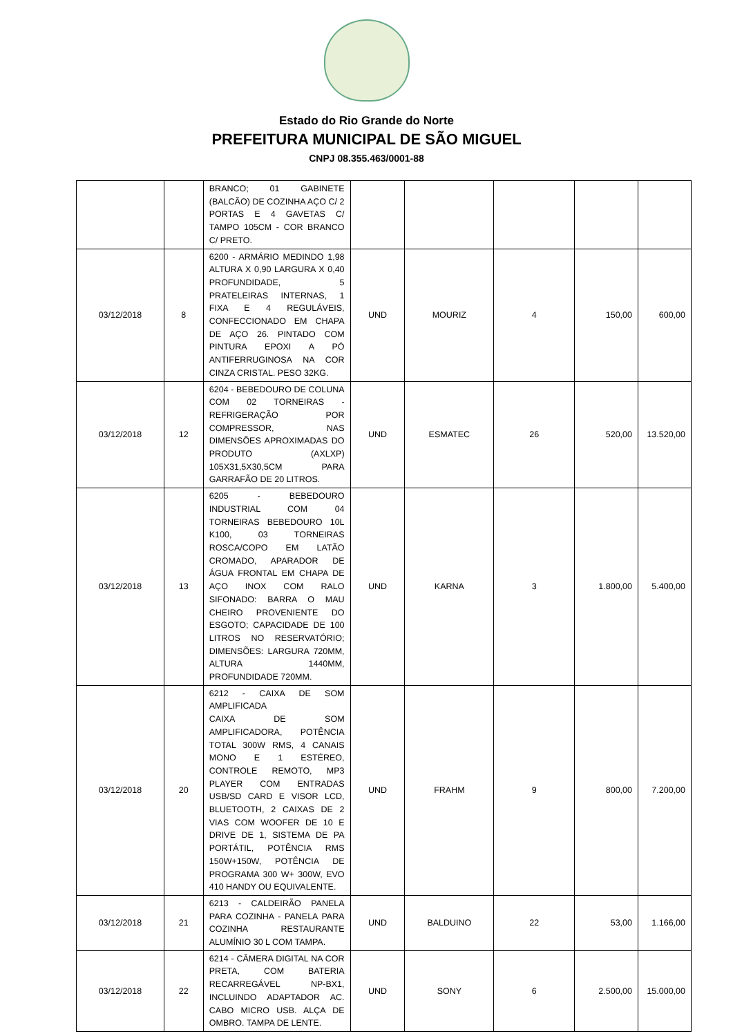Estado do Rio Grande do Norte
PREFEITURA MUNICIPAL DE SÃO MIGUEL
CNPJ 08.355.463/0001-88
| | | BRANCO; 01 GABINETE (BALCÃO) DE COZINHA AÇO C/ 2 PORTAS E 4 GAVETAS C/ TAMPO 105CM - COR BRANCO C/ PRETO. | | | | | |
| 03/12/2018 | 8 | 6200 - ARMÁRIO MEDINDO 1,98 ALTURA X 0,90 LARGURA X 0,40 PROFUNDIDADE, 5 PRATELEIRAS INTERNAS, 1 FIXA E 4 REGULÁVEIS, CONFECCIONADO EM CHAPA DE AÇO 26. PINTADO COM PINTURA EPOXI A PÓ ANTIFERRUGINOSA NA COR CINZA CRISTAL. PESO 32KG. | UND | MOURIZ | 4 | 150,00 | 600,00 |
| 03/12/2018 | 12 | 6204 - BEBEDOURO DE COLUNA COM 02 TORNEIRAS - REFRIGERAÇÃO POR COMPRESSOR, NAS DIMENSÕES APROXIMADAS DO PRODUTO (AXLXP) 105X31,5X30,5CM PARA GARRAFÃO DE 20 LITROS. | UND | ESMATEC | 26 | 520,00 | 13.520,00 |
| 03/12/2018 | 13 | 6205 - BEBEDOURO INDUSTRIAL COM 04 TORNEIRAS BEBEDOURO 10L K100, 03 TORNEIRAS ROSCA/COPO EM LATÃO CROMADO, APARADOR DE ÁGUA FRONTAL EM CHAPA DE AÇO INOX COM RALO SIFONADO: BARRA O MAU CHEIRO PROVENIENTE DO ESGOTO; CAPACIDADE DE 100 LITROS NO RESERVATÓRIO; DIMENSÕES: LARGURA 720MM, ALTURA 1440MM, PROFUNDIDADE 720MM. | UND | KARNA | 3 | 1.800,00 | 5.400,00 |
| 03/12/2018 | 20 | 6212 - CAIXA DE SOM AMPLIFICADA CAIXA DE SOM AMPLIFICADORA, POTÊNCIA TOTAL 300W RMS, 4 CANAIS MONO E 1 ESTÉREO, CONTROLE REMOTO, MP3 PLAYER COM ENTRADAS USB/SD CARD E VISOR LCD, BLUETOOTH, 2 CAIXAS DE 2 VIAS COM WOOFER DE 10 E DRIVE DE 1, SISTEMA DE PA PORTÁTIL, POTÊNCIA RMS 150W+150W, POTÊNCIA DE PROGRAMA 300 W+ 300W, EVO 410 HANDY OU EQUIVALENTE. | UND | FRAHM | 9 | 800,00 | 7.200,00 |
| 03/12/2018 | 21 | 6213 - CALDEIRÃO PANELA PARA COZINHA - PANELA PARA COZINHA RESTAURANTE ALUMÍNIO 30 L COM TAMPA. | UND | BALDUINO | 22 | 53,00 | 1.166,00 |
| 03/12/2018 | 22 | 6214 - CÂMERA DIGITAL NA COR PRETA, COM BATERIA RECARREGÁVEL NP-BX1, INCLUINDO ADAPTADOR AC. CABO MICRO USB. ALÇA DE OMBRO. TAMPA DE LENTE. | UND | SONY | 6 | 2.500,00 | 15.000,00 |